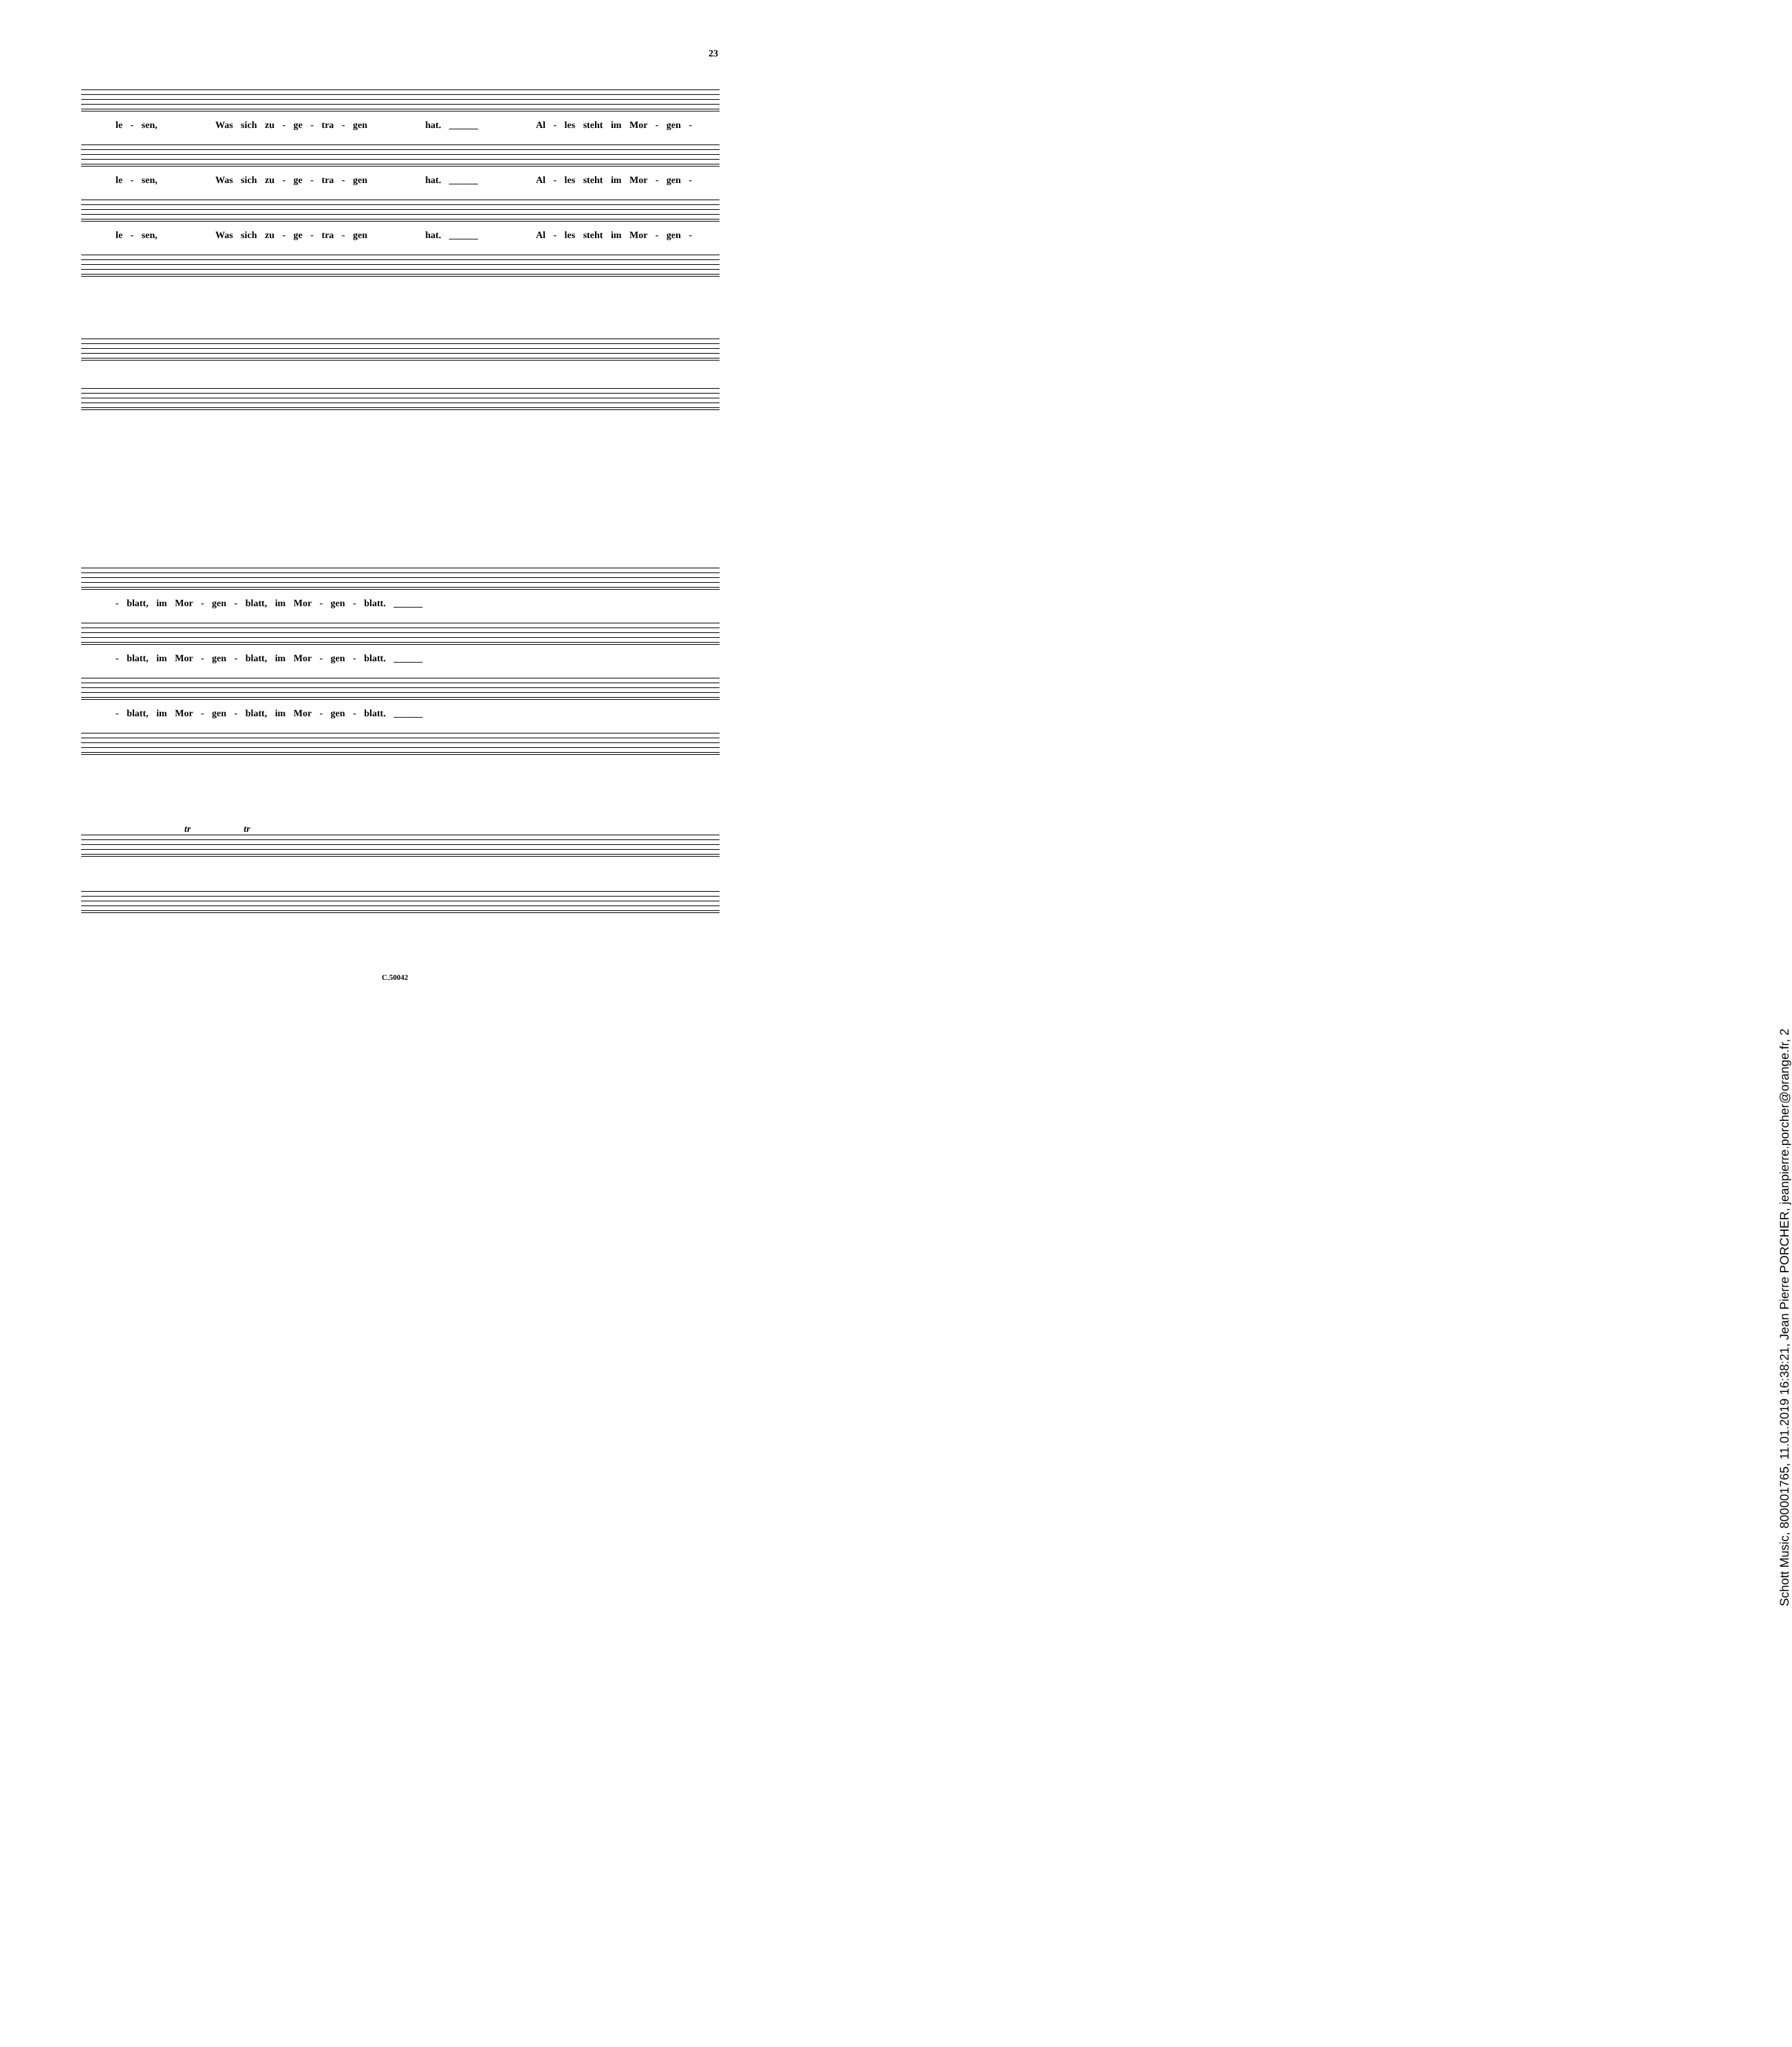23
le - sen, Was sich zu - ge - tra - gen hat. ______ Al - les steht im Mor - gen -
le - sen, Was sich zu - ge - tra - gen hat. ______ Al - les steht im Mor - gen -
le - sen, Was sich zu - ge - tra - gen hat. ______ Al - les steht im Mor - gen -
- blatt, im Mor - gen - blatt, im Mor - gen - blatt. ______
- blatt, im Mor - gen - blatt, im Mor - gen - blatt. ______
- blatt, im Mor - gen - blatt, im Mor - gen - blatt. ______
tr tr
C.50042
Schott Music, 800001765, 11.01.2019 16:38:21, Jean Pierre PORCHER, jeanpierre.porcher@orange.fr, 2